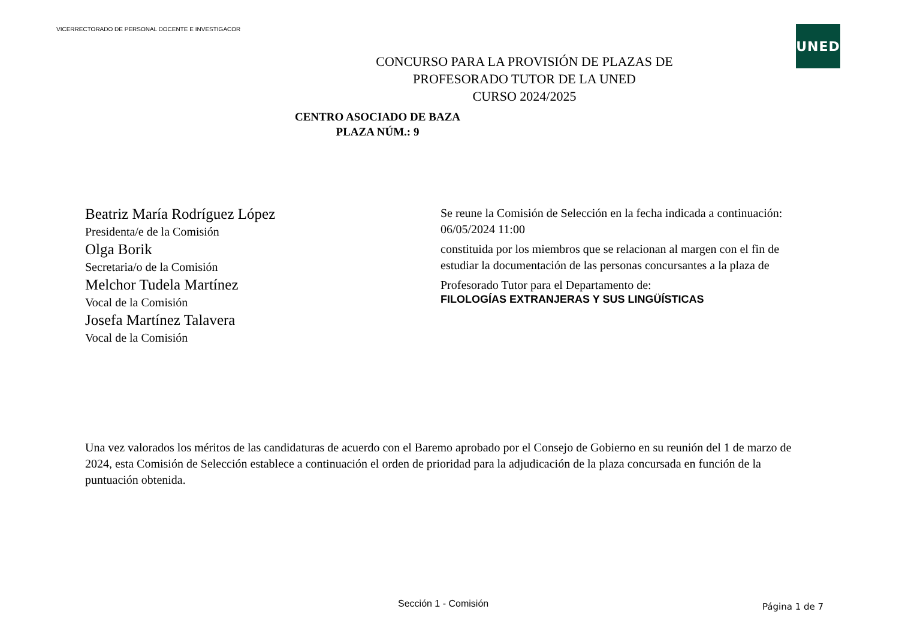VICERRECTORADO DE PERSONAL DOCENTE E INVESTIGACOR
UNED
CONCURSO PARA LA PROVISIÓN DE PLAZAS DE
PROFESORADO TUTOR DE LA UNED
CURSO 2024/2025
CENTRO ASOCIADO DE BAZA
PLAZA NÚM.: 9
Beatriz María Rodríguez López
Presidenta/e de la Comisión
Olga Borik
Secretaria/o de la Comisión
Melchor Tudela Martínez
Vocal de la Comisión
Josefa Martínez Talavera
Vocal de la Comisión
Se reune la Comisión de Selección en la fecha indicada a continuación:
06/05/2024 11:00
constituida por los miembros que se relacionan al margen con el fin de estudiar la documentación de las personas concursantes a la plaza de
Profesorado Tutor para el Departamento de:
FILOLOGÍAS EXTRANJERAS Y SUS LINGÜÍSTICAS
Una vez valorados los méritos de las candidaturas de acuerdo con el Baremo aprobado por el Consejo de Gobierno en su reunión del 1 de marzo de 2024, esta Comisión de Selección establece a continuación el orden de prioridad para la adjudicación de la plaza concursada en función de la puntuación obtenida.
Sección 1 - Comisión Página 1 de 7